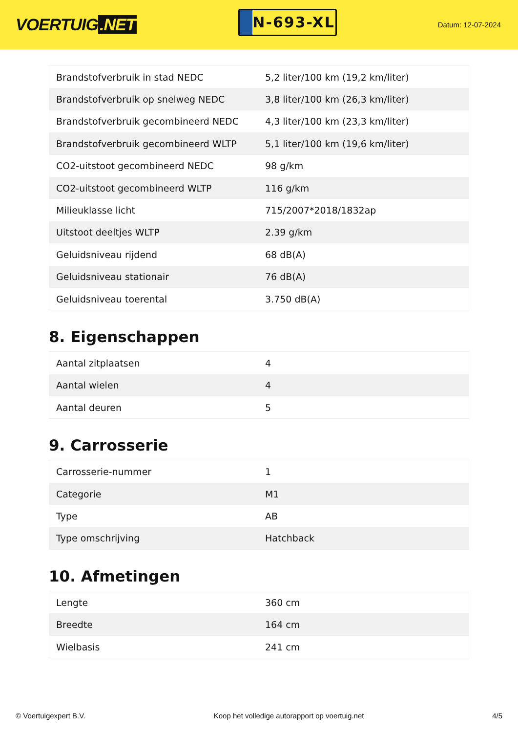VOERTUIG.NET
N-693-XL
Datum: 12-07-2024
| Brandstofverbruik in stad NEDC | 5,2 liter/100 km (19,2 km/liter) |
| Brandstofverbruik op snelweg NEDC | 3,8 liter/100 km (26,3 km/liter) |
| Brandstofverbruik gecombineerd NEDC | 4,3 liter/100 km (23,3 km/liter) |
| Brandstofverbruik gecombineerd WLTP | 5,1 liter/100 km (19,6 km/liter) |
| CO2-uitstoot gecombineerd NEDC | 98 g/km |
| CO2-uitstoot gecombineerd WLTP | 116 g/km |
| Milieuklasse licht | 715/2007*2018/1832ap |
| Uitstoot deeltjes WLTP | 2.39 g/km |
| Geluidsniveau rijdend | 68 dB(A) |
| Geluidsniveau stationair | 76 dB(A) |
| Geluidsniveau toerental | 3.750 dB(A) |
8. Eigenschappen
| Aantal zitplaatsen | 4 |
| Aantal wielen | 4 |
| Aantal deuren | 5 |
9. Carrosserie
| Carrosserie-nummer | 1 |
| Categorie | M1 |
| Type | AB |
| Type omschrijving | Hatchback |
10. Afmetingen
| Lengte | 360 cm |
| Breedte | 164 cm |
| Wielbasis | 241 cm |
© Voertuigexpert B.V. Koop het volledige autorapport op voertuig.net 4/5